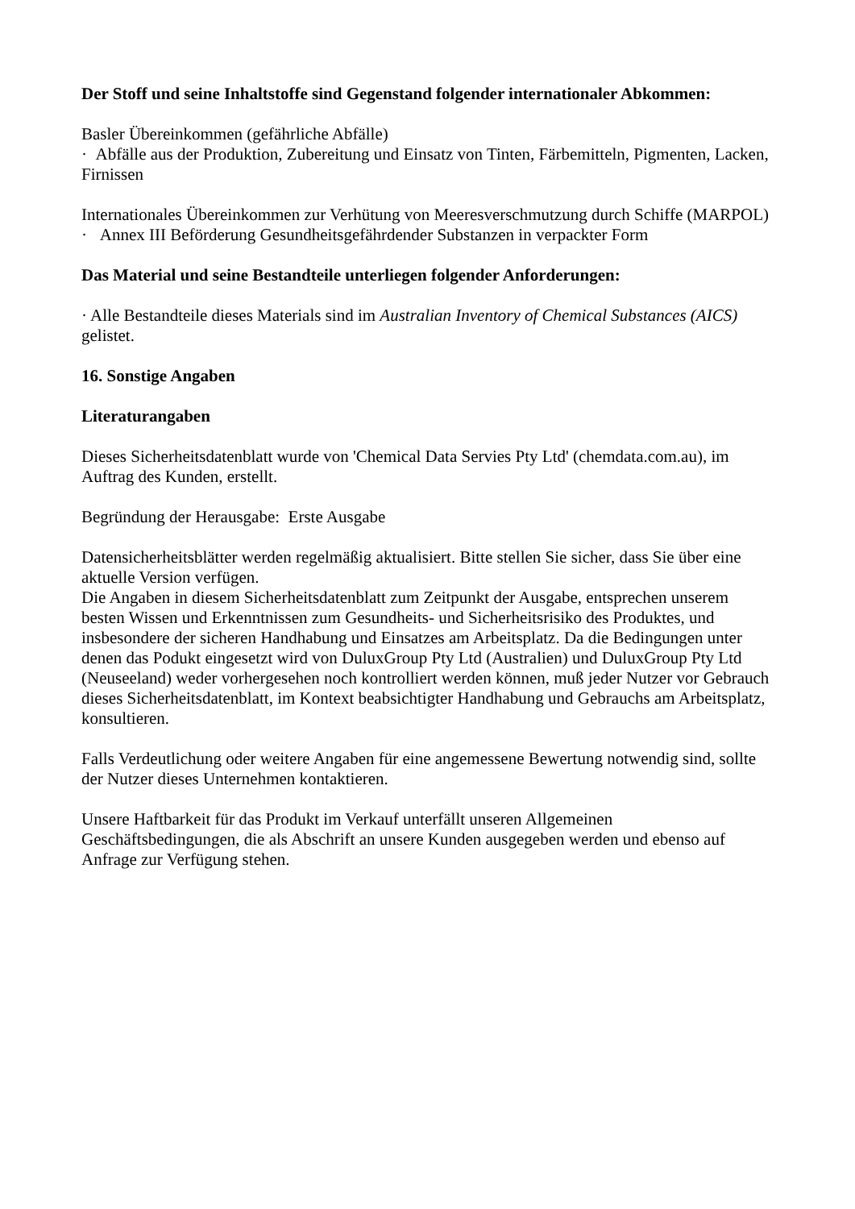Der Stoff und seine Inhaltstoffe sind Gegenstand folgender internationaler Abkommen:
Basler Übereinkommen (gefährliche Abfälle)
· Abfälle aus der Produktion, Zubereitung und Einsatz von Tinten, Färbemitteln, Pigmenten, Lacken, Firnissen
Internationales Übereinkommen zur Verhütung von Meeresverschmutzung durch Schiffe (MARPOL)
· Annex III Beförderung Gesundheitsgefährdender Substanzen in verpackter Form
Das Material und seine Bestandteile unterliegen folgender Anforderungen:
· Alle Bestandteile dieses Materials sind im Australian Inventory of Chemical Substances (AICS) gelistet.
16. Sonstige Angaben
Literaturangaben
Dieses Sicherheitsdatenblatt wurde von 'Chemical Data Servies Pty Ltd' (chemdata.com.au), im Auftrag des Kunden, erstellt.
Begründung der Herausgabe: Erste Ausgabe
Datensicherheitsblätter werden regelmäßig aktualisiert. Bitte stellen Sie sicher, dass Sie über eine aktuelle Version verfügen.
Die Angaben in diesem Sicherheitsdatenblatt zum Zeitpunkt der Ausgabe, entsprechen unserem besten Wissen und Erkenntnissen zum Gesundheits- und Sicherheitsrisiko des Produktes, und insbesondere der sicheren Handhabung und Einsatzes am Arbeitsplatz. Da die Bedingungen unter denen das Podukt eingesetzt wird von DuluxGroup Pty Ltd (Australien) und DuluxGroup Pty Ltd (Neuseeland) weder vorhergesehen noch kontrolliert werden können, muß jeder Nutzer vor Gebrauch dieses Sicherheitsdatenblatt, im Kontext beabsichtigter Handhabung und Gebrauchs am Arbeitsplatz, konsultieren.
Falls Verdeutlichung oder weitere Angaben für eine angemessene Bewertung notwendig sind, sollte der Nutzer dieses Unternehmen kontaktieren.
Unsere Haftbarkeit für das Produkt im Verkauf unterfällt unseren Allgemeinen Geschäftsbedingungen, die als Abschrift an unsere Kunden ausgegeben werden und ebenso auf Anfrage zur Verfügung stehen.